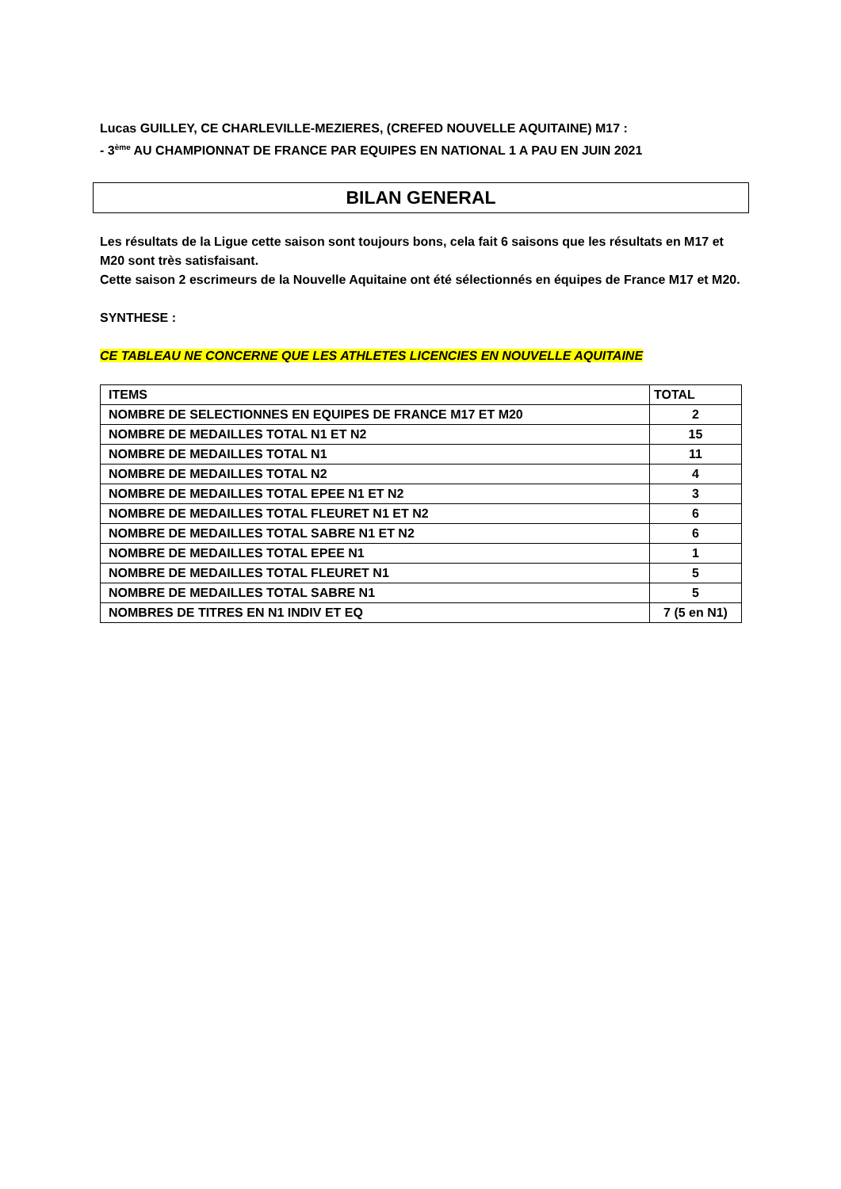Lucas GUILLEY, CE CHARLEVILLE-MEZIERES, (CREFED NOUVELLE AQUITAINE) M17 :
- 3<sup>ème</sup> AU CHAMPIONNAT DE FRANCE PAR EQUIPES EN NATIONAL 1 A PAU EN JUIN 2021
BILAN GENERAL
Les résultats de la Ligue cette saison sont toujours bons, cela fait 6 saisons que les résultats en M17 et M20 sont très satisfaisant.
Cette saison 2 escrimeurs de la Nouvelle Aquitaine ont été sélectionnés en équipes de France M17 et M20.
SYNTHESE :
CE TABLEAU NE CONCERNE QUE LES ATHLETES LICENCIES EN NOUVELLE AQUITAINE
| ITEMS | TOTAL |
| NOMBRE DE SELECTIONNES EN EQUIPES DE FRANCE M17 ET M20 | 2 |
| NOMBRE DE MEDAILLES TOTAL N1 ET N2 | 15 |
| NOMBRE DE MEDAILLES TOTAL N1 | 11 |
| NOMBRE DE MEDAILLES TOTAL N2 | 4 |
| NOMBRE DE MEDAILLES TOTAL EPEE N1 ET N2 | 3 |
| NOMBRE DE MEDAILLES TOTAL FLEURET N1 ET N2 | 6 |
| NOMBRE DE MEDAILLES TOTAL SABRE N1 ET N2 | 6 |
| NOMBRE DE MEDAILLES TOTAL EPEE N1 | 1 |
| NOMBRE DE MEDAILLES TOTAL FLEURET N1 | 5 |
| NOMBRE DE MEDAILLES TOTAL SABRE N1 | 5 |
| NOMBRES DE TITRES EN N1 INDIV ET EQ | 7 (5 en N1) |